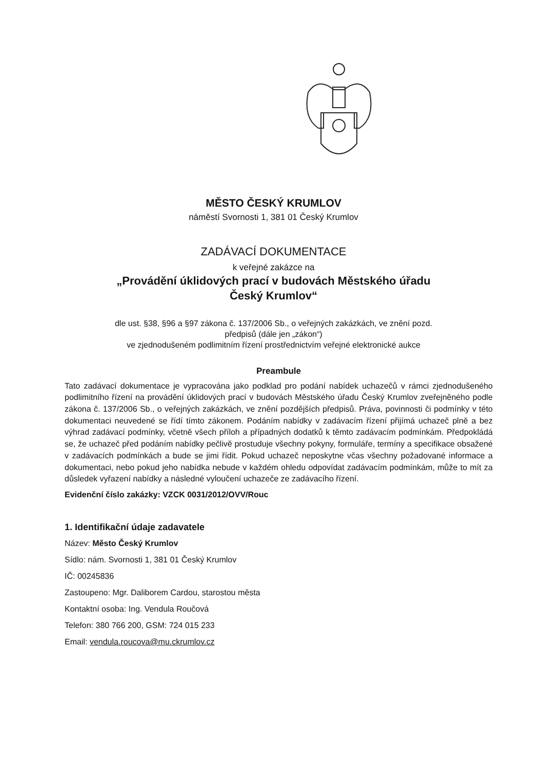MĚSTO ČESKÝ KRUMLOV
náměstí Svornosti 1, 381 01 Český Krumlov
ZADÁVACÍ DOKUMENTACE
k veřejné zakázce na
„Provádění úklidových prací v budovách Městského úřadu
Český Krumlov“
dle ust. §38, §96 a §97 zákona č. 137/2006 Sb., o veřejných zakázkách, ve znění pozd.
předpisů (dále jen „zákon“)
ve zjednodušeném podlimitním řízení prostřednictvím veřejné elektronické aukce
Preambule
Tato zadávací dokumentace je vypracována jako podklad pro podání nabídek uchazečů v rámci zjednodušeného podlimitního řízení na provádění úklidových prací v budovách Městského úřadu Český Krumlov zveřejněného podle zákona č. 137/2006 Sb., o veřejných zakázkách, ve znění pozdějších předpisů. Práva, povinnosti či podmínky v této dokumentaci neuvedené se řídí tímto zákonem. Podáním nabídky v zadávacím řízení přijímá uchazeč plně a bez výhrad zadávací podmínky, včetně všech příloh a případných dodatků k těmto zadávacím podmínkám. Předpokládá se, že uchazeč před podáním nabídky pečlivě prostuduje všechny pokyny, formuláře, termíny a specifikace obsažené v zadávacích podmínkách a bude se jimi řídit. Pokud uchazeč neposkytne včas všechny požadované informace a dokumentaci, nebo pokud jeho nabídka nebude v každém ohledu odpovídat zadávacím podmínkám, může to mít za důsledek vyřazení nabídky a následné vyloučení uchazeče ze zadávacího řízení.
Evidenční číslo zakázky: VZCK 0031/2012/OVV/Rouc
1. Identifikační údaje zadavatele
Název: Město Český Krumlov
Sídlo: nám. Svornosti 1, 381 01 Český Krumlov
IČ: 00245836
Zastoupeno: Mgr. Daliborem Cardou, starostou města
Kontaktní osoba: Ing. Vendula Roučová
Telefon: 380 766 200, GSM: 724 015 233
Email: vendula.roucova@mu.ckrumlov.cz